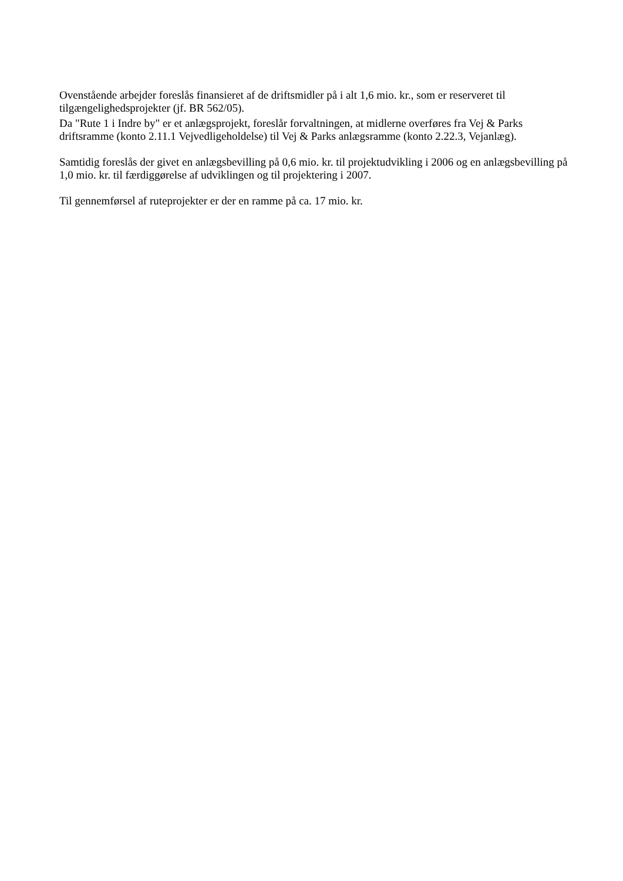Ovenstående arbejder foreslås finansieret af de driftsmidler på i alt 1,6 mio. kr., som er reserveret til tilgængelighedsprojekter (jf. BR 562/05).
Da "Rute 1 i Indre by" er et anlægsprojekt, foreslår forvaltningen, at midlerne overføres fra Vej & Parks driftsramme (konto 2.11.1 Vejvedligeholdelse) til Vej & Parks anlægsramme (konto 2.22.3, Vejanlæg).
Samtidig foreslås der givet en anlægsbevilling på 0,6 mio. kr. til projektudvikling i 2006 og en anlægsbevilling på 1,0 mio. kr. til færdiggørelse af udviklingen og til projektering i 2007.
Til gennemførsel af ruteprojekter er der en ramme på ca. 17 mio. kr.